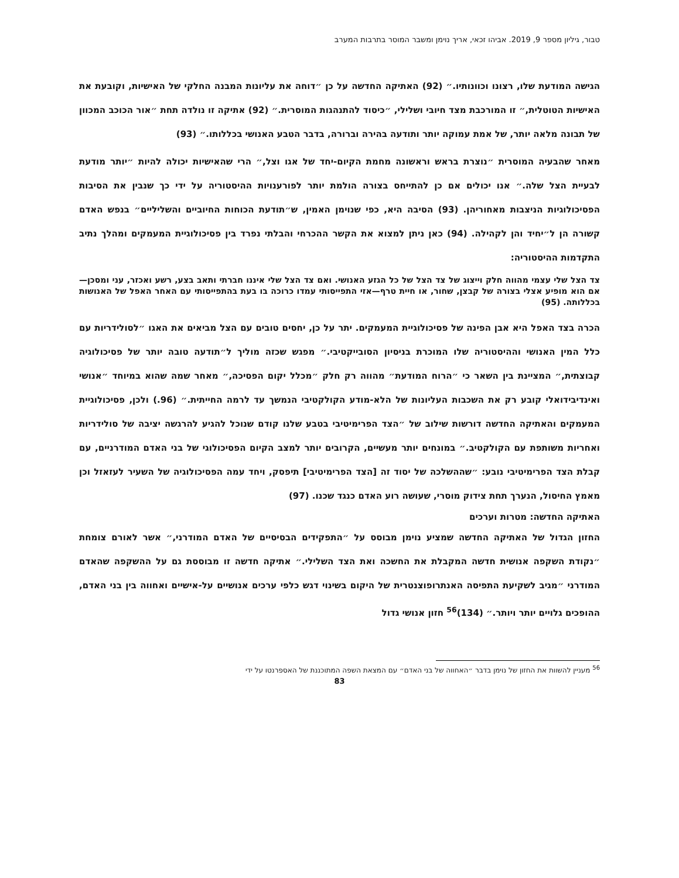טבור, גיליון מספר 9, 2019. אביהו זכאי, אריך נוימן ומשבר המוסר בתרבות המערב
הגישה המודעת שלו, רצונו וכוונותיו.״ (92) האתיקה החדשה על כן ״דוחה את עליונות המבנה החלקי של האישיות, וקובעת את האישיות הטוטלית,״ זו המורכבת מצד חיובי ושלילי, ״כיסוד להתנהגות המוסרית.״ (92) אתיקה זו נולדה תחת ״אור הכוכב המכוון של תבונה מלאה יותר, של אמת עמוקה יותר ותודעה בהירה וברורה, בדבר הטבע האנושי בכללותו.״ (93)
מאחר שהבעיה המוסרית ״נוצרת בראש וראשונה מחמת הקיום-יחד של אגו וצל,״ הרי שהאישיות יכולה להיות ״יותר מודעת לבעיית הצל שלה.״ אנו יכולים אם כן להתייחס בצורה הולמת יותר לפורענויות ההיסטוריה על ידי כך שנבין את הסיבות הפסיכולוגיות הניצבות מאחוריהן. (93) הסיבה היא, כפי שנוימן האמין, ש״תודעת הכוחות החיוביים והשליליים״ בנפש האדם קשורה הן ל״יחיד והן לקהילה. (94) כאן ניתן למצוא את הקשר ההכרחי והבלתי נפרד בין פסיכולוגיית המעמקים ומהלך נתיב התקדמות ההיסטוריה:
צד הצל שלי עצמי מהווה חלק וייצוג של צד הצל של כל הגזע האנושי. ואם צד הצל שלי איננו חברתי ותאב בצע, רשע ואכזר, עני ומסכן—אם הוא מופיע אצלי בצורה של קבצן, שחור, או חיית טרף—אזי התפייסותי עמדו כרוכה בו בעת בהתפייסותי עם האחר האפל של האנושות בכללותה. (95)
הכרה בצד האפל היא אבן הפינה של פסיכולוגיית המעמקים. יתר על כן, יחסים טובים עם הצל מביאים את האגו ״לסולידריות עם כלל המין האנושי וההיסטוריה שלו המוכרת בניסיון הסובייקטיבי.״ מפגש שכזה מוליך ל״תודעה טובה יותר של פסיכולוגיה קבוצתית,״ המציינת בין השאר כי ״הרוח המודעת״ מהווה רק חלק ״מכלל יקום הפסיכה,״ מאחר שמה שהוא במיוחד ״אנושי ואינדיבידואלי קובע רק את השכבות העליונות של הלא-מודע הקולקטיבי הנמשך עד לרמה החייתית.״ (96.) ולכן, פסיכולוגיית המעמקים והאתיקה החדשה דורשות שילוב של ״הצד הפרימיטיבי בטבע שלנו קודם שנוכל להגיע להרגשה יציבה של סולידריות ואחריות משותפת עם הקולקטיב.״ במונחים יותר מעשיים, הקרובים יותר למצב הקיום הפסיכולוגי של בני האדם המודרניים, עם קבלת הצד הפרימיטיבי נובע: ״שההשלכה של יסוד זה [הצד הפרימיטיבי] תיפסק, ויחד עמה הפסיכולוגיה של השעיר לעזאזל וכן מאמץ החיסול, הנערך תחת צידוק מוסרי, שעושה רוע האדם כנגד שכנו. (97)
האתיקה החדשה: מטרות וערכים
החזון הגדול של האתיקה החדשה שמציע נוימן מבוסס על ״התפקידים הבסיסיים של האדם המודרני,״ אשר לאורם צומחת ״נקודת השקפה אנושית חדשה המקבלת את החשכה ואת הצד השלילי.״ אתיקה חדשה זו מבוססת גם על ההשקפה שהאדם המודרני ״מגיב לשקיעת התפיסה האנתרופוצנטרית של היקום בשינוי דגש כלפי ערכים אנושיים על-אישיים ואחווה בין בני האדם, ההופכים גלויים יותר ויותר.״ (134)<sup>56</sup> חזון אנושי גדול
<sup>56</sup> מעניין להשוות את החזון של נוימן בדבר ״האחווה של בני האדם״ עם המצאת השפה המתוכננת של האספרנטו על ידי
83